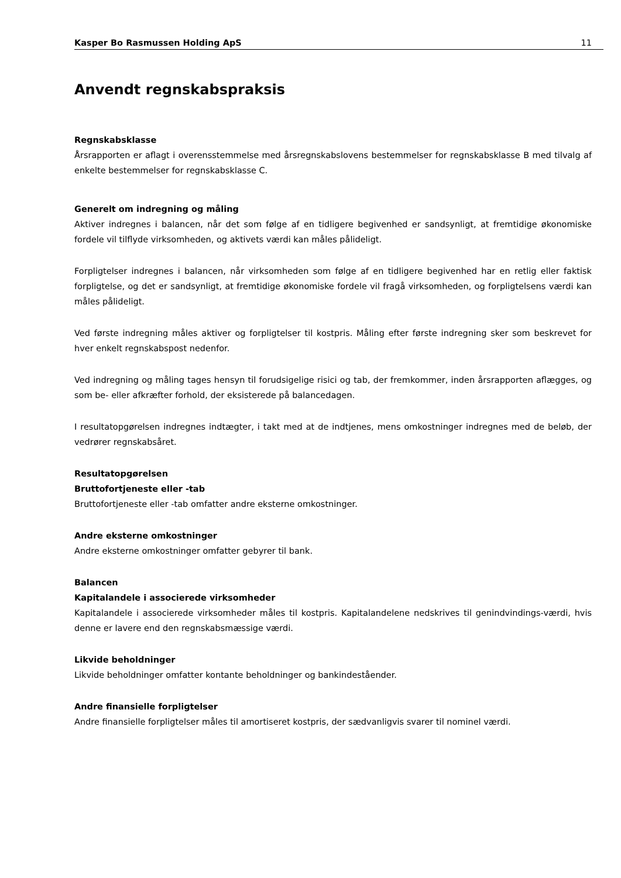Kasper Bo Rasmussen Holding ApS 11
Anvendt regnskabspraksis
Regnskabsklasse
Årsrapporten er aflagt i overensstemmelse med årsregnskabslovens bestemmelser for regnskabsklasse B med tilvalg af enkelte bestemmelser for regnskabsklasse C.
Generelt om indregning og måling
Aktiver indregnes i balancen, når det som følge af en tidligere begivenhed er sandsynligt, at fremtidige økonomiske fordele vil tilflyde virksomheden, og aktivets værdi kan måles pålideligt.
Forpligtelser indregnes i balancen, når virksomheden som følge af en tidligere begivenhed har en retlig eller faktisk forpligtelse, og det er sandsynligt, at fremtidige økonomiske fordele vil fragå virksomheden, og forpligtelsens værdi kan måles pålideligt.
Ved første indregning måles aktiver og forpligtelser til kostpris. Måling efter første indregning sker som beskrevet for hver enkelt regnskabspost nedenfor.
Ved indregning og måling tages hensyn til forudsigelige risici og tab, der fremkommer, inden årsrapporten aflægges, og som be- eller afkræfter forhold, der eksisterede på balancedagen.
I resultatopgørelsen indregnes indtægter, i takt med at de indtjenes, mens omkostninger indregnes med de beløb, der vedrører regnskabsåret.
Resultatopgørelsen
Bruttofortjeneste eller -tab
Bruttofortjeneste eller -tab omfatter andre eksterne omkostninger.
Andre eksterne omkostninger
Andre eksterne omkostninger omfatter gebyrer til bank.
Balancen
Kapitalandele i associerede virksomheder
Kapitalandele i associerede virksomheder måles til kostpris. Kapitalandelene nedskrives til genindvindings-værdi, hvis denne er lavere end den regnskabsmæssige værdi.
Likvide beholdninger
Likvide beholdninger omfatter kontante beholdninger og bankindeståender.
Andre finansielle forpligtelser
Andre finansielle forpligtelser måles til amortiseret kostpris, der sædvanligvis svarer til nominel værdi.